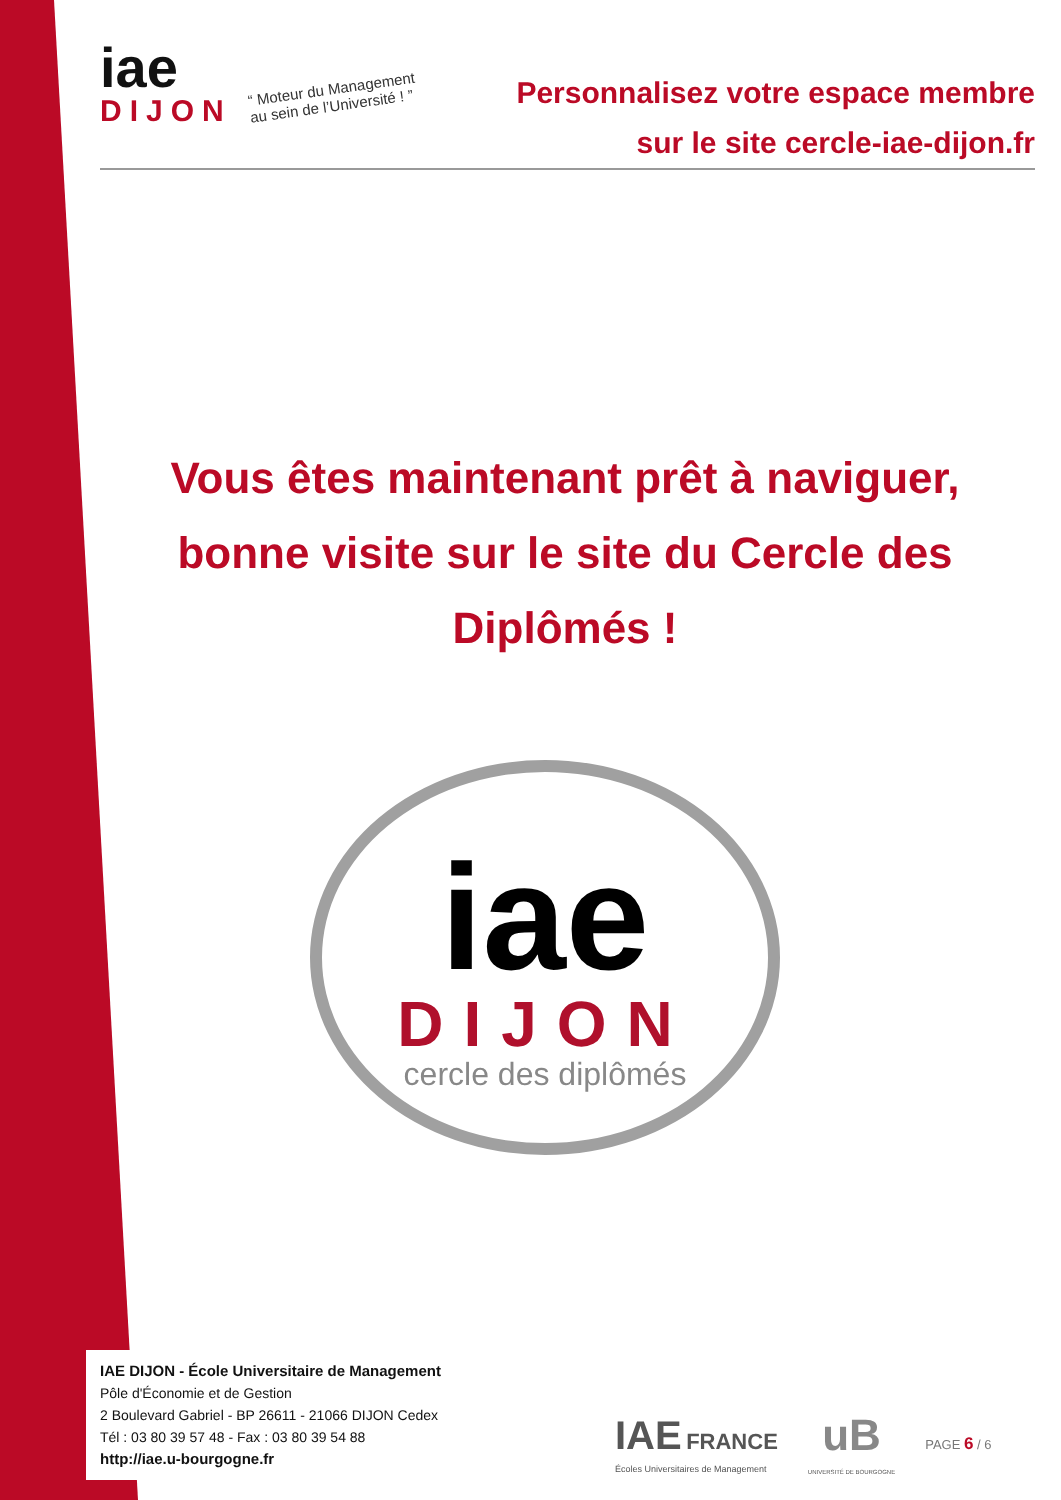iae
DIJON
“ Moteur du Management
au sein de l’Université ! ”
Personnalisez votre espace membre
sur le site cercle-iae-dijon.fr
Vous êtes maintenant prêt à naviguer, bonne visite sur le site du Cercle des Diplômés !
iae
DIJON
cercle des diplômés
IAE DIJON - École Universitaire de Management
Pôle d'Économie et de Gestion
2 Boulevard Gabriel - BP 26611 - 21066 DIJON Cedex
Tél : 03 80 39 57 48 - Fax : 03 80 39 54 88
http://iae.u-bourgogne.fr
IAE FRANCE
Écoles Universitaires de Management
uB
UNIVERSITÉ DE BOURGOGNE
PAGE 6 / 6